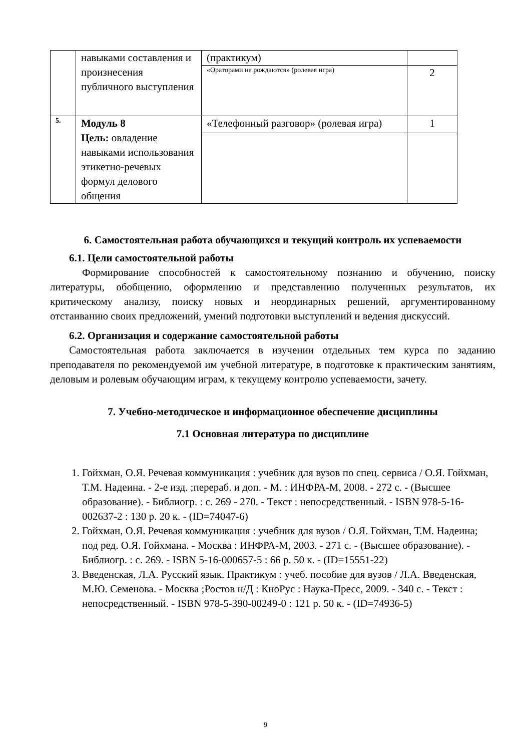| | навыками составления и произнесения публичного выступления | (практикум) | |
| | | «Ораторами не рождаются» (ролевая игра) | 2 |
| 5. | Модуль 8 Цель: овладение навыками использования этикетно-речевых формул делового общения | «Телефонный разговор» (ролевая игра) | 1 |
6. Самостоятельная работа обучающихся и текущий контроль их успеваемости
6.1. Цели самостоятельной работы
Формирование способностей к самостоятельному познанию и обучению, поиску литературы, обобщению, оформлению и представлению полученных результатов, их критическому анализу, поиску новых и неординарных решений, аргументированному отстаиванию своих предложений, умений подготовки выступлений и ведения дискуссий.
6.2. Организация и содержание самостоятельной работы
Самостоятельная работа заключается в изучении отдельных тем курса по заданию преподавателя по рекомендуемой им учебной литературе, в подготовке к практическим занятиям, деловым и ролевым обучающим играм, к текущему контролю успеваемости, зачету.
7. Учебно-методическое и информационное обеспечение дисциплины
7.1 Основная литература по дисциплине
1. Гойхман, О.Я. Речевая коммуникация : учебник для вузов по спец. сервиса / О.Я. Гойхман, Т.М. Надеина. - 2-е изд. ;перераб. и доп. - М. : ИНФРА-М, 2008. - 272 с. - (Высшее образование). - Библиогр. : с. 269 - 270. - Текст : непосредственный. - ISBN 978-5-16-002637-2 : 130 р. 20 к. - (ID=74047-6)
2. Гойхман, О.Я. Речевая коммуникация : учебник для вузов / О.Я. Гойхман, Т.М. Надеина; под ред. О.Я. Гойхмана. - Москва : ИНФРА-М, 2003. - 271 с. - (Высшее образование). - Библиогр. : с. 269. - ISBN 5-16-000657-5 : 66 р. 50 к. - (ID=15551-22)
3. Введенская, Л.А. Русский язык. Практикум : учеб. пособие для вузов / Л.А. Введенская, М.Ю. Семенова. - Москва ;Ростов н/Д : КноРус : Наука-Пресс, 2009. - 340 с. - Текст : непосредственный. - ISBN 978-5-390-00249-0 : 121 р. 50 к. - (ID=74936-5)
9